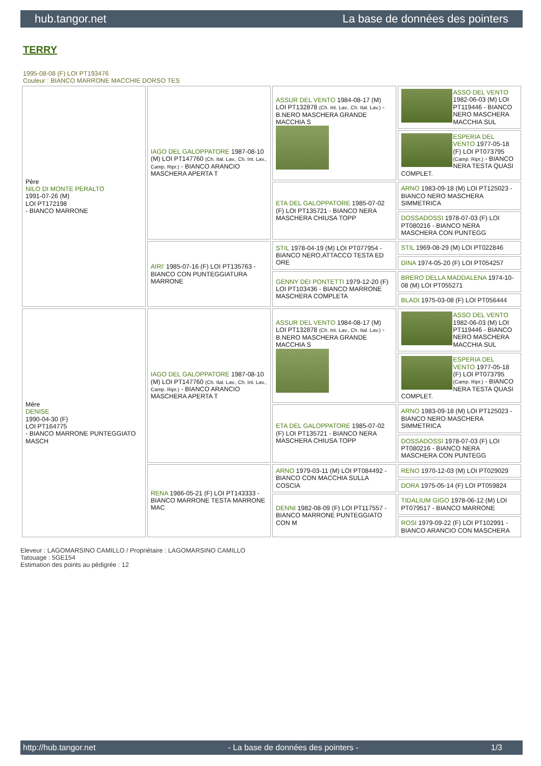hub.tangor.net La base de données des pointers
TERRY
1995-08-08 (F) LOI PT193476
Couleur : BIANCO MARRONE MACCHIE DORSO TES
| Père NILO DI MONTE PERALTO 1991-07-26 (M) LOI PT172198 - BIANCO MARRONE | IAGO DEL GALOPPATORE 1987-08-10 (M) LOI PT147760 (Ch. Ital. Lav., Ch. Int. Lav., Camp. Ripr.) - BIANCO ARANCIO MASCHERA APERTA T | ASSUR DEL VENTO 1984-08-17 (M) LOI PT132878 (Ch. Int. Lav., Ch. Ital. Lav.) - B.NERO MASCHERA GRANDE MACCHIA S | ASSO DEL VENTO 1982-06-03 (M) LOI PT119446 - BIANCO NERO MASCHERA MACCHIA SUL |
| | | | ESPERIA DEL VENTO 1977-05-18 (F) LOI PT073795 (Camp. Ripr.) - BIANCO NERA TESTA QUASI COMPLET. |
| | | ETA DEL GALOPPATORE 1985-07-02 (F) LOI PT135721 - BIANCO NERA MASCHERA CHIUSA TOPP | ARNO 1983-09-18 (M) LOI PT125023 - BIANCO NERO MASCHERA SIMMETRICA |
| | | | DOSSADOSSI 1978-07-03 (F) LOI PT080216 - BIANCO NERA MASCHERA CON PUNTEGG |
| | AIRI' 1985-07-16 (F) LOI PT135763 - BIANCO CON PUNTEGGIATURA MARRONE | STIL 1978-04-19 (M) LOI PT077954 - BIANCO NERO,ATTACCO TESTA ED ORE | STIL 1969-08-29 (M) LOI PT022846 |
| | | | DINA 1974-05-20 (F) LOI PT054257 |
| | | GENNY DEI PONTETTI 1979-12-20 (F) LOI PT103436 - BIANCO MARRONE MASCHERA COMPLETA | BRERO DELLA MADDALENA 1974-10-08 (M) LOI PT055271 |
| | | | BLADI 1975-03-08 (F) LOI PT056444 |
| Mère DENISE 1990-04-30 (F) LOI PT164775 - BIANCO MARRONE PUNTEGGIATO MASCH | IAGO DEL GALOPPATORE 1987-08-10 (M) LOI PT147760 (Ch. Ital. Lav., Ch. Int. Lav., Camp. Ripr.) - BIANCO ARANCIO MASCHERA APERTA T | ASSUR DEL VENTO 1984-08-17 (M) LOI PT132878 (Ch. Int. Lav., Ch. Ital. Lav.) - B.NERO MASCHERA GRANDE MACCHIA S | ASSO DEL VENTO 1982-06-03 (M) LOI PT119446 - BIANCO NERO MASCHERA MACCHIA SUL |
| | | | ESPERIA DEL VENTO 1977-05-18 (F) LOI PT073795 (Camp. Ripr.) - BIANCO NERA TESTA QUASI COMPLET. |
| | | ETA DEL GALOPPATORE 1985-07-02 (F) LOI PT135721 - BIANCO NERA MASCHERA CHIUSA TOPP | ARNO 1983-09-18 (M) LOI PT125023 - BIANCO NERO MASCHERA SIMMETRICA |
| | | | DOSSADOSSI 1978-07-03 (F) LOI PT080216 - BIANCO NERA MASCHERA CON PUNTEGG |
| | RENA 1986-05-21 (F) LOI PT143333 - BIANCO MARRONE TESTA MARRONE MAC | ARNO 1979-03-11 (M) LOI PT084492 - BIANCO CON MACCHIA SULLA COSCIA | RENO 1970-12-03 (M) LOI PT029029 |
| | | | DORA 1975-05-14 (F) LOI PT059824 |
| | | DENNI 1982-08-09 (F) LOI PT117557 - BIANCO MARRONE PUNTEGGIATO CON M | TIDALIUM GIGO 1978-06-12 (M) LOI PT079517 - BIANCO MARRONE |
| | | | ROSI 1979-09-22 (F) LOI PT102991 - BIANCO ARANCIO CON MASCHERA |
Eleveur : LAGOMARSINO CAMILLO / Propriétaire : LAGOMARSINO CAMILLO
Tatouage : 5GE154
Estimation des points au pédigrée : 12
http://hub.tangor.net - La base de données des pointers - 1/3